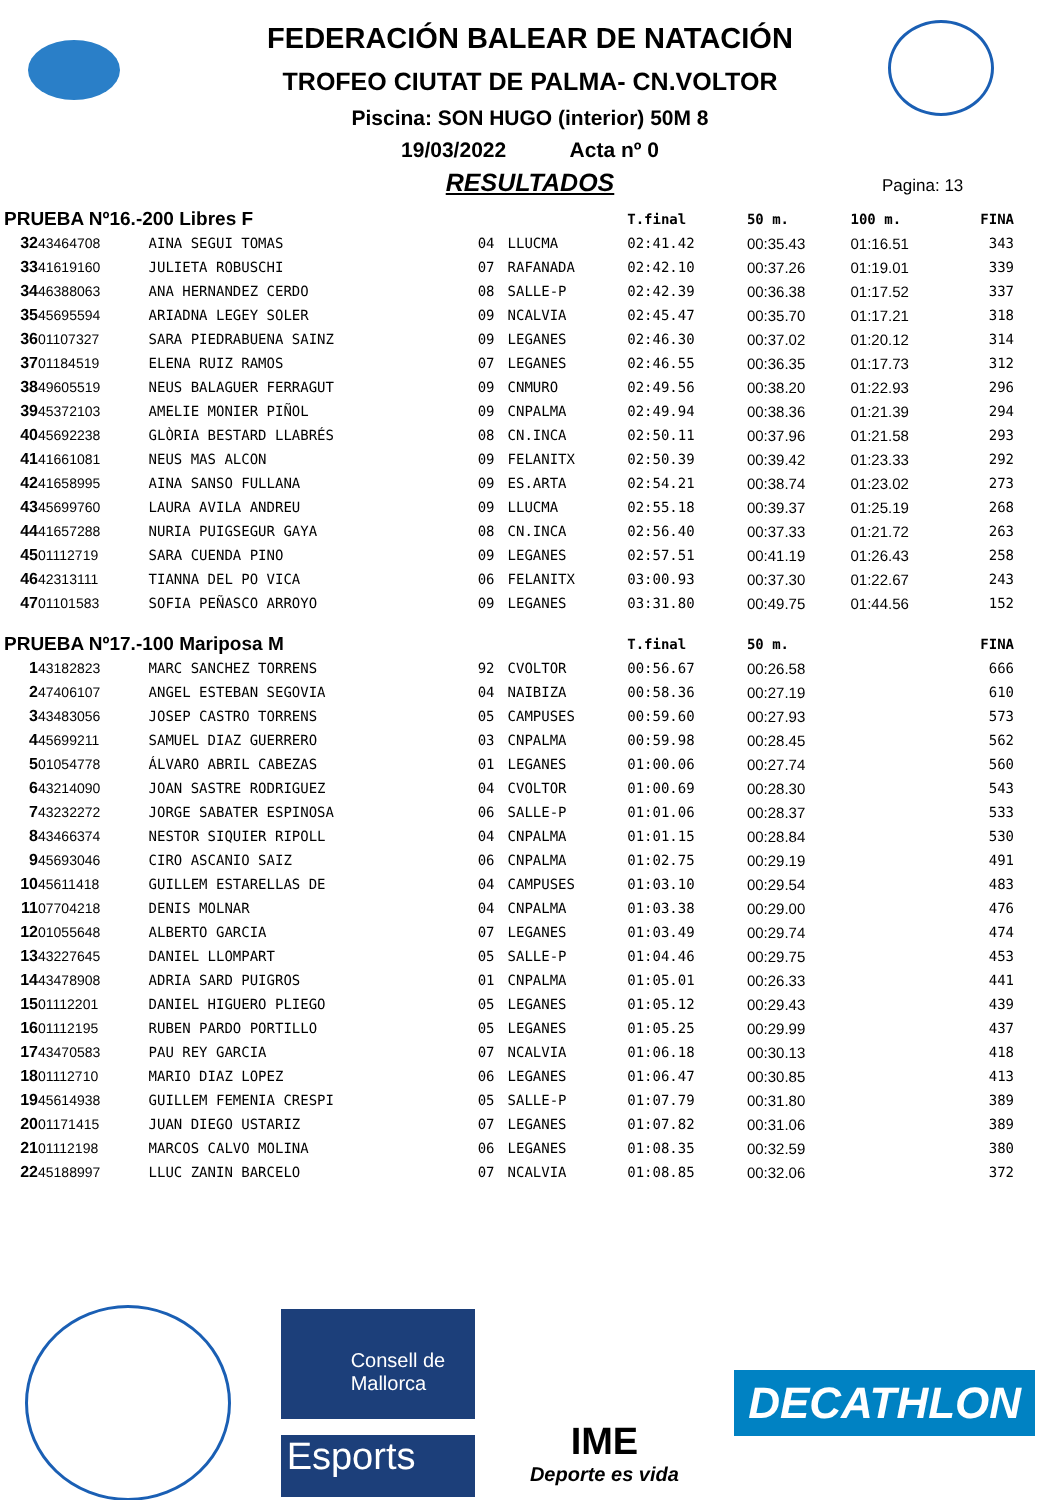FEDERACIÓN BALEAR DE NATACIÓN
TROFEO CIUTAT DE PALMA- CN.VOLTOR
Piscina: SON HUGO (interior) 50M 8
19/03/2022 Acta nº 0
RESULTADOS
Pagina: 13
| PRUEBA Nº16.-200 Libres F | | | | | T.final | 50 m. | 100 m. | FINA |
| --- | --- | --- | --- | --- | --- | --- | --- | --- |
| 32 | 43464708 | AINA SEGUI TOMAS | 04 | LLUCMA | 02:41.42 | 00:35.43 | 01:16.51 | 343 |
| 33 | 41619160 | JULIETA ROBUSCHI | 07 | RAFANADA | 02:42.10 | 00:37.26 | 01:19.01 | 339 |
| 34 | 46388063 | ANA HERNANDEZ CERDO | 08 | SALLE-P | 02:42.39 | 00:36.38 | 01:17.52 | 337 |
| 35 | 45695594 | ARIADNA LEGEY SOLER | 09 | NCALVIA | 02:45.47 | 00:35.70 | 01:17.21 | 318 |
| 36 | 01107327 | SARA PIEDRABUENA SAINZ | 09 | LEGANES | 02:46.30 | 00:37.02 | 01:20.12 | 314 |
| 37 | 01184519 | ELENA RUIZ RAMOS | 07 | LEGANES | 02:46.55 | 00:36.35 | 01:17.73 | 312 |
| 38 | 49605519 | NEUS BALAGUER FERRAGUT | 09 | CNMURO | 02:49.56 | 00:38.20 | 01:22.93 | 296 |
| 39 | 45372103 | AMELIE MONIER PIÑOL | 09 | CNPALMA | 02:49.94 | 00:38.36 | 01:21.39 | 294 |
| 40 | 45692238 | GLÒRIA BESTARD LLABRÉS | 08 | CN.INCA | 02:50.11 | 00:37.96 | 01:21.58 | 293 |
| 41 | 41661081 | NEUS MAS ALCON | 09 | FELANITX | 02:50.39 | 00:39.42 | 01:23.33 | 292 |
| 42 | 41658995 | AINA SANSO FULLANA | 09 | ES.ARTA | 02:54.21 | 00:38.74 | 01:23.02 | 273 |
| 43 | 45699760 | LAURA AVILA ANDREU | 09 | LLUCMA | 02:55.18 | 00:39.37 | 01:25.19 | 268 |
| 44 | 41657288 | NURIA PUIGSEGUR GAYA | 08 | CN.INCA | 02:56.40 | 00:37.33 | 01:21.72 | 263 |
| 45 | 01112719 | SARA CUENDA PINO | 09 | LEGANES | 02:57.51 | 00:41.19 | 01:26.43 | 258 |
| 46 | 42313111 | TIANNA DEL PO VICA | 06 | FELANITX | 03:00.93 | 00:37.30 | 01:22.67 | 243 |
| 47 | 01101583 | SOFIA PEÑASCO ARROYO | 09 | LEGANES | 03:31.80 | 00:49.75 | 01:44.56 | 152 |
| PRUEBA Nº17.-100 Mariposa M | | | | | T.final | 50 m. | | FINA |
| 1 | 43182823 | MARC SANCHEZ TORRENS | 92 | CVOLTOR | 00:56.67 | 00:26.58 | | 666 |
| 2 | 47406107 | ANGEL ESTEBAN SEGOVIA | 04 | NAIBIZA | 00:58.36 | 00:27.19 | | 610 |
| 3 | 43483056 | JOSEP CASTRO TORRENS | 05 | CAMPUSES | 00:59.60 | 00:27.93 | | 573 |
| 4 | 45699211 | SAMUEL DIAZ GUERRERO | 03 | CNPALMA | 00:59.98 | 00:28.45 | | 562 |
| 5 | 01054778 | ÁLVARO ABRIL CABEZAS | 01 | LEGANES | 01:00.06 | 00:27.74 | | 560 |
| 6 | 43214090 | JOAN SASTRE RODRIGUEZ | 04 | CVOLTOR | 01:00.69 | 00:28.30 | | 543 |
| 7 | 43232272 | JORGE SABATER ESPINOSA | 06 | SALLE-P | 01:01.06 | 00:28.37 | | 533 |
| 8 | 43466374 | NESTOR SIQUIER RIPOLL | 04 | CNPALMA | 01:01.15 | 00:28.84 | | 530 |
| 9 | 45693046 | CIRO ASCANIO SAIZ | 06 | CNPALMA | 01:02.75 | 00:29.19 | | 491 |
| 10 | 45611418 | GUILLEM ESTARELLAS DE | 04 | CAMPUSES | 01:03.10 | 00:29.54 | | 483 |
| 11 | 07704218 | DENIS MOLNAR | 04 | CNPALMA | 01:03.38 | 00:29.00 | | 476 |
| 12 | 01055648 | ALBERTO GARCIA | 07 | LEGANES | 01:03.49 | 00:29.74 | | 474 |
| 13 | 43227645 | DANIEL LLOMPART | 05 | SALLE-P | 01:04.46 | 00:29.75 | | 453 |
| 14 | 43478908 | ADRIA SARD PUIGROS | 01 | CNPALMA | 01:05.01 | 00:26.33 | | 441 |
| 15 | 01112201 | DANIEL HIGUERO PLIEGO | 05 | LEGANES | 01:05.12 | 00:29.43 | | 439 |
| 16 | 01112195 | RUBEN PARDO PORTILLO | 05 | LEGANES | 01:05.25 | 00:29.99 | | 437 |
| 17 | 43470583 | PAU REY GARCIA | 07 | NCALVIA | 01:06.18 | 00:30.13 | | 418 |
| 18 | 01112710 | MARIO DIAZ LOPEZ | 06 | LEGANES | 01:06.47 | 00:30.85 | | 413 |
| 19 | 45614938 | GUILLEM FEMENIA CRESPI | 05 | SALLE-P | 01:07.79 | 00:31.80 | | 389 |
| 20 | 01171415 | JUAN DIEGO USTARIZ | 07 | LEGANES | 01:07.82 | 00:31.06 | | 389 |
| 21 | 01112198 | MARCOS CALVO MOLINA | 06 | LEGANES | 01:08.35 | 00:32.59 | | 380 |
| 22 | 45188997 | LLUC ZANIN BARCELO | 07 | NCALVIA | 01:08.85 | 00:32.06 | | 372 |
Consell de Mallorca
Esports
IME
Deporte es vida
DECATHLON